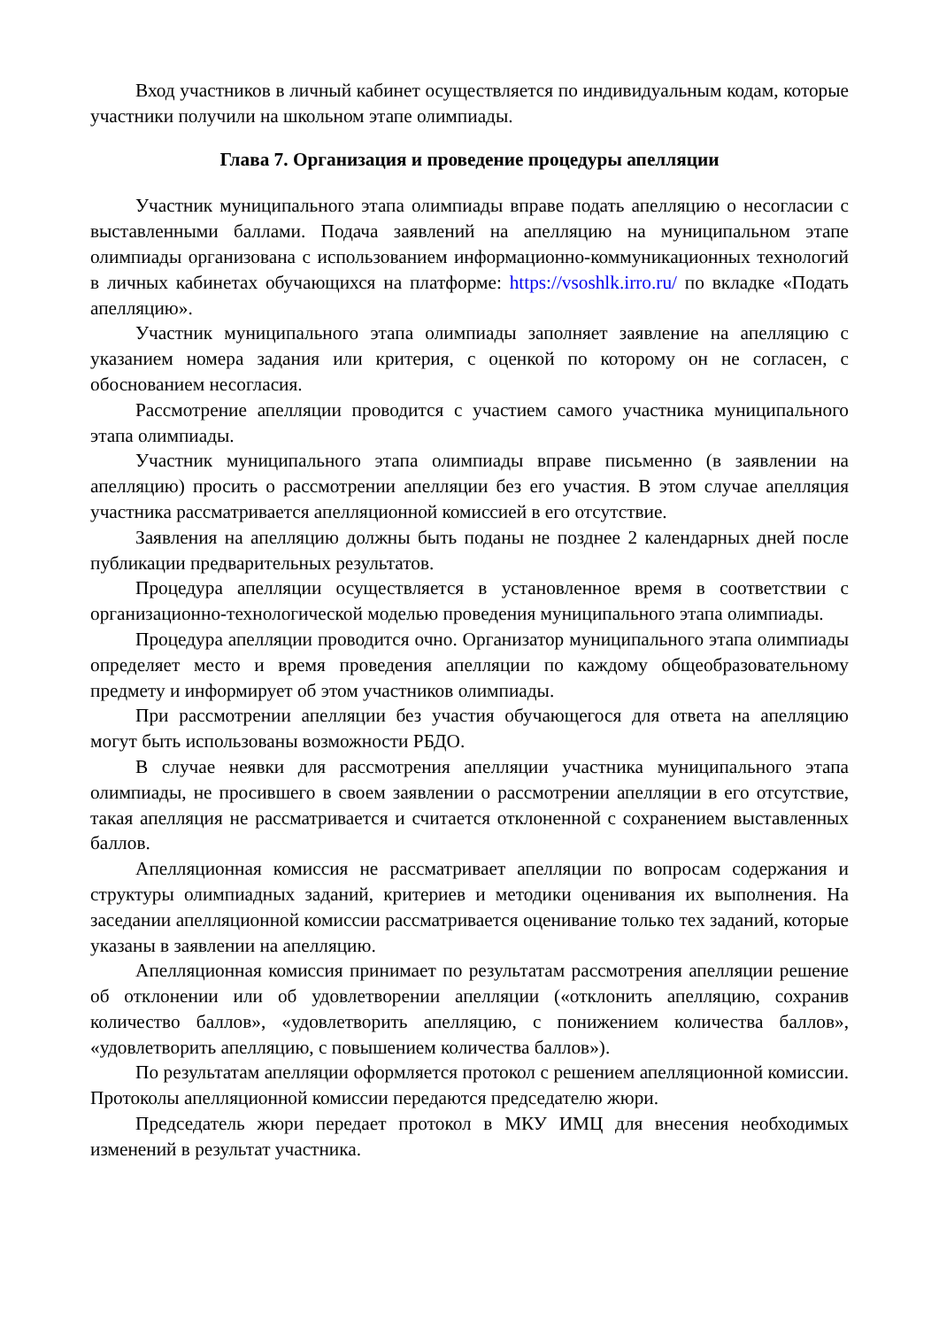Вход участников в личный кабинет осуществляется по индивидуальным кодам, которые участники получили на школьном этапе олимпиады.
Глава 7. Организация и проведение процедуры апелляции
Участник муниципального этапа олимпиады вправе подать апелляцию о несогласии с выставленными баллами. Подача заявлений на апелляцию на муниципальном этапе олимпиады организована с использованием информационно-коммуникационных технологий в личных кабинетах обучающихся на платформе: https://vsoshlk.irro.ru/ по вкладке «Подать апелляцию».
Участник муниципального этапа олимпиады заполняет заявление на апелляцию с указанием номера задания или критерия, с оценкой по которому он не согласен, с обоснованием несогласия.
Рассмотрение апелляции проводится с участием самого участника муниципального этапа олимпиады.
Участник муниципального этапа олимпиады вправе письменно (в заявлении на апелляцию) просить о рассмотрении апелляции без его участия. В этом случае апелляция участника рассматривается апелляционной комиссией в его отсутствие.
Заявления на апелляцию должны быть поданы не позднее 2 календарных дней после публикации предварительных результатов.
Процедура апелляции осуществляется в установленное время в соответствии с организационно-технологической моделью проведения муниципального этапа олимпиады.
Процедура апелляции проводится очно. Организатор муниципального этапа олимпиады определяет место и время проведения апелляции по каждому общеобразовательному предмету и информирует об этом участников олимпиады.
При рассмотрении апелляции без участия обучающегося для ответа на апелляцию могут быть использованы возможности РБДО.
В случае неявки для рассмотрения апелляции участника муниципального этапа олимпиады, не просившего в своем заявлении о рассмотрении апелляции в его отсутствие, такая апелляция не рассматривается и считается отклоненной с сохранением выставленных баллов.
Апелляционная комиссия не рассматривает апелляции по вопросам содержания и структуры олимпиадных заданий, критериев и методики оценивания их выполнения. На заседании апелляционной комиссии рассматривается оценивание только тех заданий, которые указаны в заявлении на апелляцию.
Апелляционная комиссия принимает по результатам рассмотрения апелляции решение об отклонении или об удовлетворении апелляции («отклонить апелляцию, сохранив количество баллов», «удовлетворить апелляцию, с понижением количества баллов», «удовлетворить апелляцию, с повышением количества баллов»).
По результатам апелляции оформляется протокол с решением апелляционной комиссии. Протоколы апелляционной комиссии передаются председателю жюри.
Председатель жюри передает протокол в МКУ ИМЦ для внесения необходимых изменений в результат участника.